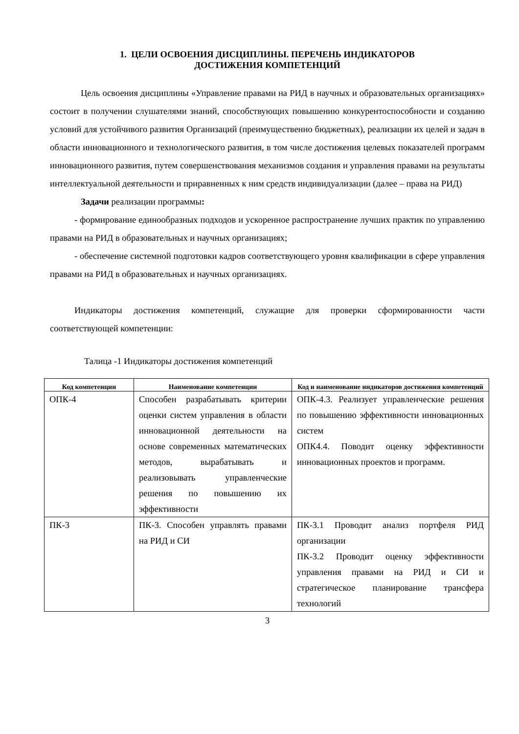1. ЦЕЛИ ОСВОЕНИЯ ДИСЦИПЛИНЫ. ПЕРЕЧЕНЬ ИНДИКАТОРОВ
ДОСТИЖЕНИЯ КОМПЕТЕНЦИЙ
Цель освоения дисциплины «Управление правами на РИД в научных и образовательных организациях» состоит в получении слушателями знаний, способствующих повышению конкурентоспособности и созданию условий для устойчивого развития Организаций (преимущественно бюджетных), реализации их целей и задач в области инновационного и технологического развития, в том числе достижения целевых показателей программ инновационного развития, путем совершенствования механизмов создания и управления правами на результаты интеллектуальной деятельности и приравненных к ним средств индивидуализации (далее – права на РИД)
Задачи реализации программы:
- формирование единообразных подходов и ускоренное распространение лучших практик по управлению правами на РИД в образовательных и научных организациях;
- обеспечение системной подготовки кадров соответствующего уровня квалификации в сфере управления правами на РИД в образовательных и научных организациях.
Индикаторы достижения компетенций, служащие для проверки сформированности части соответствующей компетенции:
Талица -1 Индикаторы достижения компетенций
| Код компетенции | Наименование компетенции | Код и наименование индикаторов достижения компетенций |
| --- | --- | --- |
| ОПК-4 | Способен разрабатывать критерии оценки систем управления в области инновационной деятельности на основе современных математических методов, вырабатывать и реализовывать управленческие решения по повышению их эффективности | ОПК-4.3. Реализует управленческие решения по повышению эффективности инновационных систем ОПК4.4. Поводит оценку эффективности инновационных проектов и программ. |
| ПК-3 | ПК-3. Способен управлять правами на РИД и СИ | ПК-3.1 Проводит анализ портфеля РИД организации ПК-3.2 Проводит оценку эффективности управления правами на РИД и СИ и стратегическое планирование трансфера технологий |
3